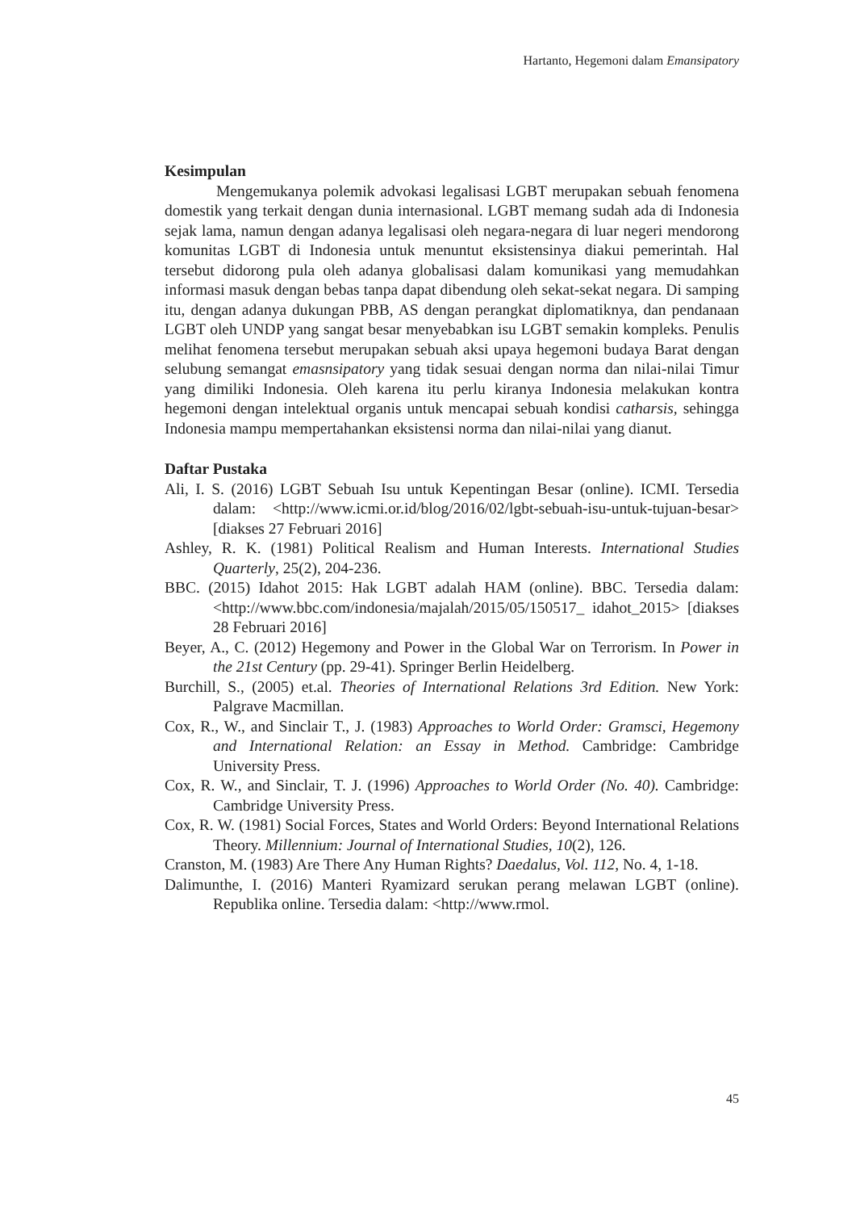Hartanto, Hegemoni dalam Emansipatory
Kesimpulan
Mengemukanya polemik advokasi legalisasi LGBT merupakan sebuah fenomena domestik yang terkait dengan dunia internasional. LGBT memang sudah ada di Indonesia sejak lama, namun dengan adanya legalisasi oleh negara-negara di luar negeri mendorong komunitas LGBT di Indonesia untuk menuntut eksistensinya diakui pemerintah. Hal tersebut didorong pula oleh adanya globalisasi dalam komunikasi yang memudahkan informasi masuk dengan bebas tanpa dapat dibendung oleh sekat-sekat negara. Di samping itu, dengan adanya dukungan PBB, AS dengan perangkat diplomatiknya, dan pendanaan LGBT oleh UNDP yang sangat besar menyebabkan isu LGBT semakin kompleks. Penulis melihat fenomena tersebut merupakan sebuah aksi upaya hegemoni budaya Barat dengan selubung semangat emasnsipatory yang tidak sesuai dengan norma dan nilai-nilai Timur yang dimiliki Indonesia. Oleh karena itu perlu kiranya Indonesia melakukan kontra hegemoni dengan intelektual organis untuk mencapai sebuah kondisi catharsis, sehingga Indonesia mampu mempertahankan eksistensi norma dan nilai-nilai yang dianut.
Daftar Pustaka
Ali, I. S. (2016) LGBT Sebuah Isu untuk Kepentingan Besar (online). ICMI. Tersedia dalam: <http://www.icmi.or.id/blog/2016/02/lgbt-sebuah-isu-untuk-tujuan-besar> [diakses 27 Februari 2016]
Ashley, R. K. (1981) Political Realism and Human Interests. International Studies Quarterly, 25(2), 204-236.
BBC. (2015) Idahot 2015: Hak LGBT adalah HAM (online). BBC. Tersedia dalam: <http://www.bbc.com/indonesia/majalah/2015/05/150517_ idahot_2015> [diakses 28 Februari 2016]
Beyer, A., C. (2012) Hegemony and Power in the Global War on Terrorism. In Power in the 21st Century (pp. 29-41). Springer Berlin Heidelberg.
Burchill, S., (2005) et.al. Theories of International Relations 3rd Edition. New York: Palgrave Macmillan.
Cox, R., W., and Sinclair T., J. (1983) Approaches to World Order: Gramsci, Hegemony and International Relation: an Essay in Method. Cambridge: Cambridge University Press.
Cox, R. W., and Sinclair, T. J. (1996) Approaches to World Order (No. 40). Cambridge: Cambridge University Press.
Cox, R. W. (1981) Social Forces, States and World Orders: Beyond International Relations Theory. Millennium: Journal of International Studies, 10(2), 126.
Cranston, M. (1983) Are There Any Human Rights? Daedalus, Vol. 112, No. 4, 1-18.
Dalimunthe, I. (2016) Manteri Ryamizard serukan perang melawan LGBT (online). Republika online. Tersedia dalam: <http://www.rmol.
45